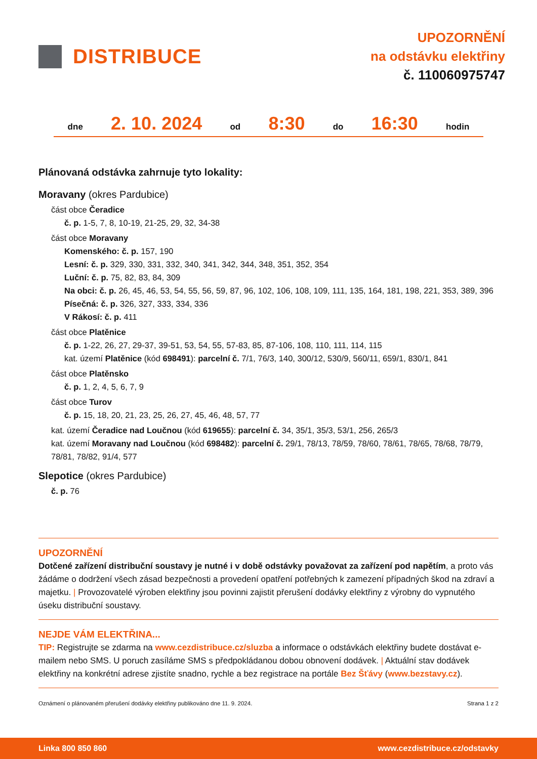DISTRIBUCE
UPOZORNĚNÍ
na odstávku elektřiny
č. 110060975747
dne 2. 10. 2024 od 8:30 do 16:30 hodin
Plánovaná odstávka zahrnuje tyto lokality:
Moravany (okres Pardubice)
část obce Čeradice
č. p. 1-5, 7, 8, 10-19, 21-25, 29, 32, 34-38
část obce Moravany
Komenského: č. p. 157, 190
Lesní: č. p. 329, 330, 331, 332, 340, 341, 342, 344, 348, 351, 352, 354
Luční: č. p. 75, 82, 83, 84, 309
Na obci: č. p. 26, 45, 46, 53, 54, 55, 56, 59, 87, 96, 102, 106, 108, 109, 111, 135, 164, 181, 198, 221, 353, 389, 396
Písečná: č. p. 326, 327, 333, 334, 336
V Rákosí: č. p. 411
část obce Platěnice
č. p. 1-22, 26, 27, 29-37, 39-51, 53, 54, 55, 57-83, 85, 87-106, 108, 110, 111, 114, 115
kat. území Platěnice (kód 698491): parcelní č. 7/1, 76/3, 140, 300/12, 530/9, 560/11, 659/1, 830/1, 841
část obce Platěnsko
č. p. 1, 2, 4, 5, 6, 7, 9
část obce Turov
č. p. 15, 18, 20, 21, 23, 25, 26, 27, 45, 46, 48, 57, 77
kat. území Čeradice nad Loučnou (kód 619655): parcelní č. 34, 35/1, 35/3, 53/1, 256, 265/3
kat. území Moravany nad Loučnou (kód 698482): parcelní č. 29/1, 78/13, 78/59, 78/60, 78/61, 78/65, 78/68, 78/79, 78/81, 78/82, 91/4, 577
Slepotice (okres Pardubice)
č. p. 76
UPOZORNĚNÍ
Dotčené zařízení distribuční soustavy je nutné i v době odstávky považovat za zařízení pod napětím, a proto vás žádáme o dodržení všech zásad bezpečnosti a provedení opatření potřebných k zamezení případných škod na zdraví a majetku. | Provozovatelé výroben elektřiny jsou povinni zajistit přerušení dodávky elektřiny z výrobny do vypnutého úseku distribuční soustavy.
NEJDE VÁM ELEKTŘINA...
TIP: Registrujte se zdarma na www.cezdistribuce.cz/sluzba a informace o odstávkách elektřiny budete dostávat e-mailem nebo SMS. U poruch zasíláme SMS s předpokládanou dobou obnovení dodávek. | Aktuální stav dodávek elektřiny na konkrétní adrese zjistíte snadno, rychle a bez registrace na portále Bez Šťávy (www.bezstavy.cz).
Oznámení o plánovaném přerušení dodávky elektřiny publikováno dne 11. 9. 2024. Strana 1 z 2
Linka 800 850 860 www.cezdistribuce.cz/odstavky